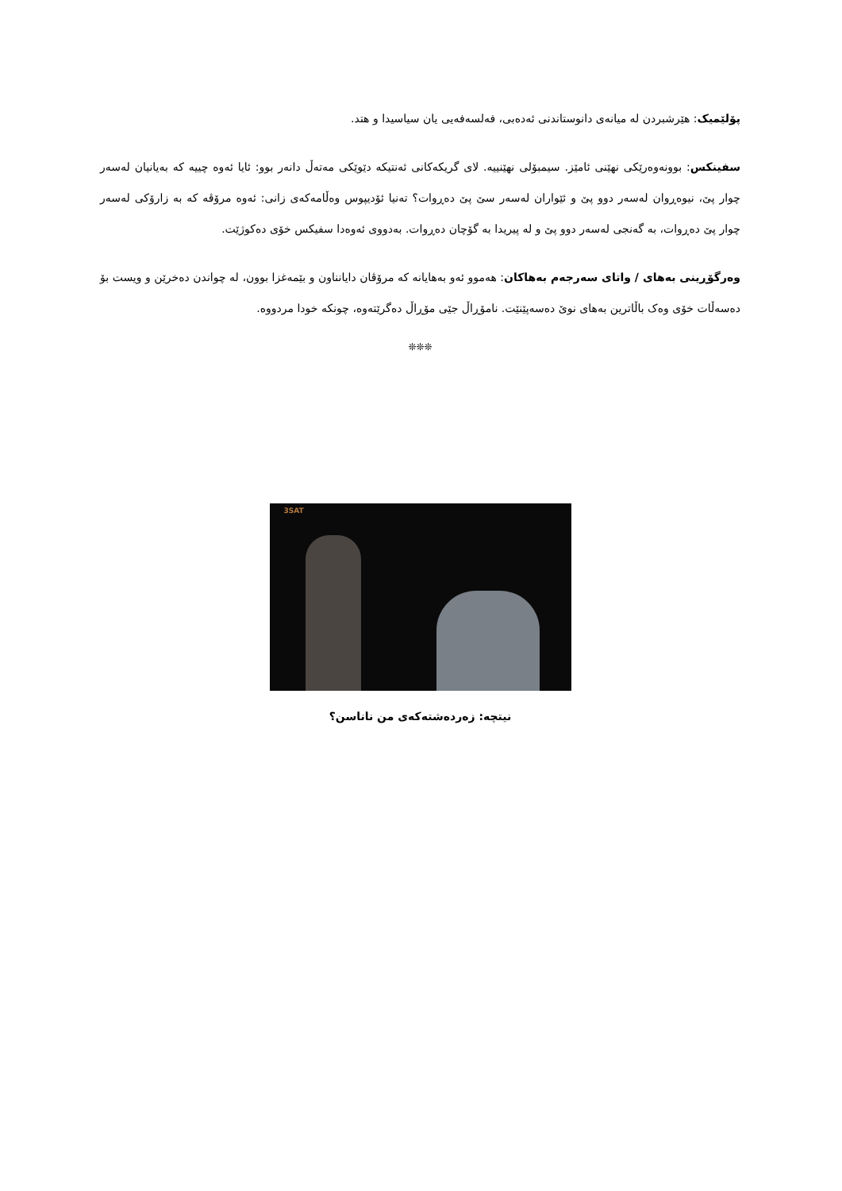پۆلێمیک: هێرشبردن لە میانەی دانوستاندنی ئەدەبی، فەلسەفەیی یان سیاسیدا و هتد.
سفینکس: بوونەوەرێکی نهێنی ئامێز. سیمبۆلی نهێنییە. لای گریکەکانی ئەنتیکە دێوێکی مەتەڵ دانەر بوو: ئایا ئەوە چییە کە بەیانیان لەسەر چوار پێ، نیوەڕوان لەسەر دوو پێ و ئێواران لەسەر سێ پێ دەڕوات؟ تەنیا ئۆدیپوس وەڵامەکەی زانی: ئەوە مرۆڤە کە بە زارۆکی لەسەر چوار پێ دەڕوات، بە گەنجی لەسەر دوو پێ و لە پیریدا بە گۆچان دەڕوات. بەدووی ئەوەدا سفیکس خۆی دەکوژێت.
وەرگۆڕینی بەهای / واتای سەرجەم بەهاکان: هەموو ئەو بەهایانە کە مرۆڤان دایانناون و بێمەغزا بوون، لە چواندن دەخرێن و ویست بۆ دەسەڵات خۆی وەک باڵاترین بەهای نوێ دەسەپێنێت. نامۆڕاڵ جێی مۆڕاڵ دەگرێتەوە، چونکە خودا مردووە.
❊❊❊
3SAT
نیتچە: زەردەشتەکەی من ناناسن؟